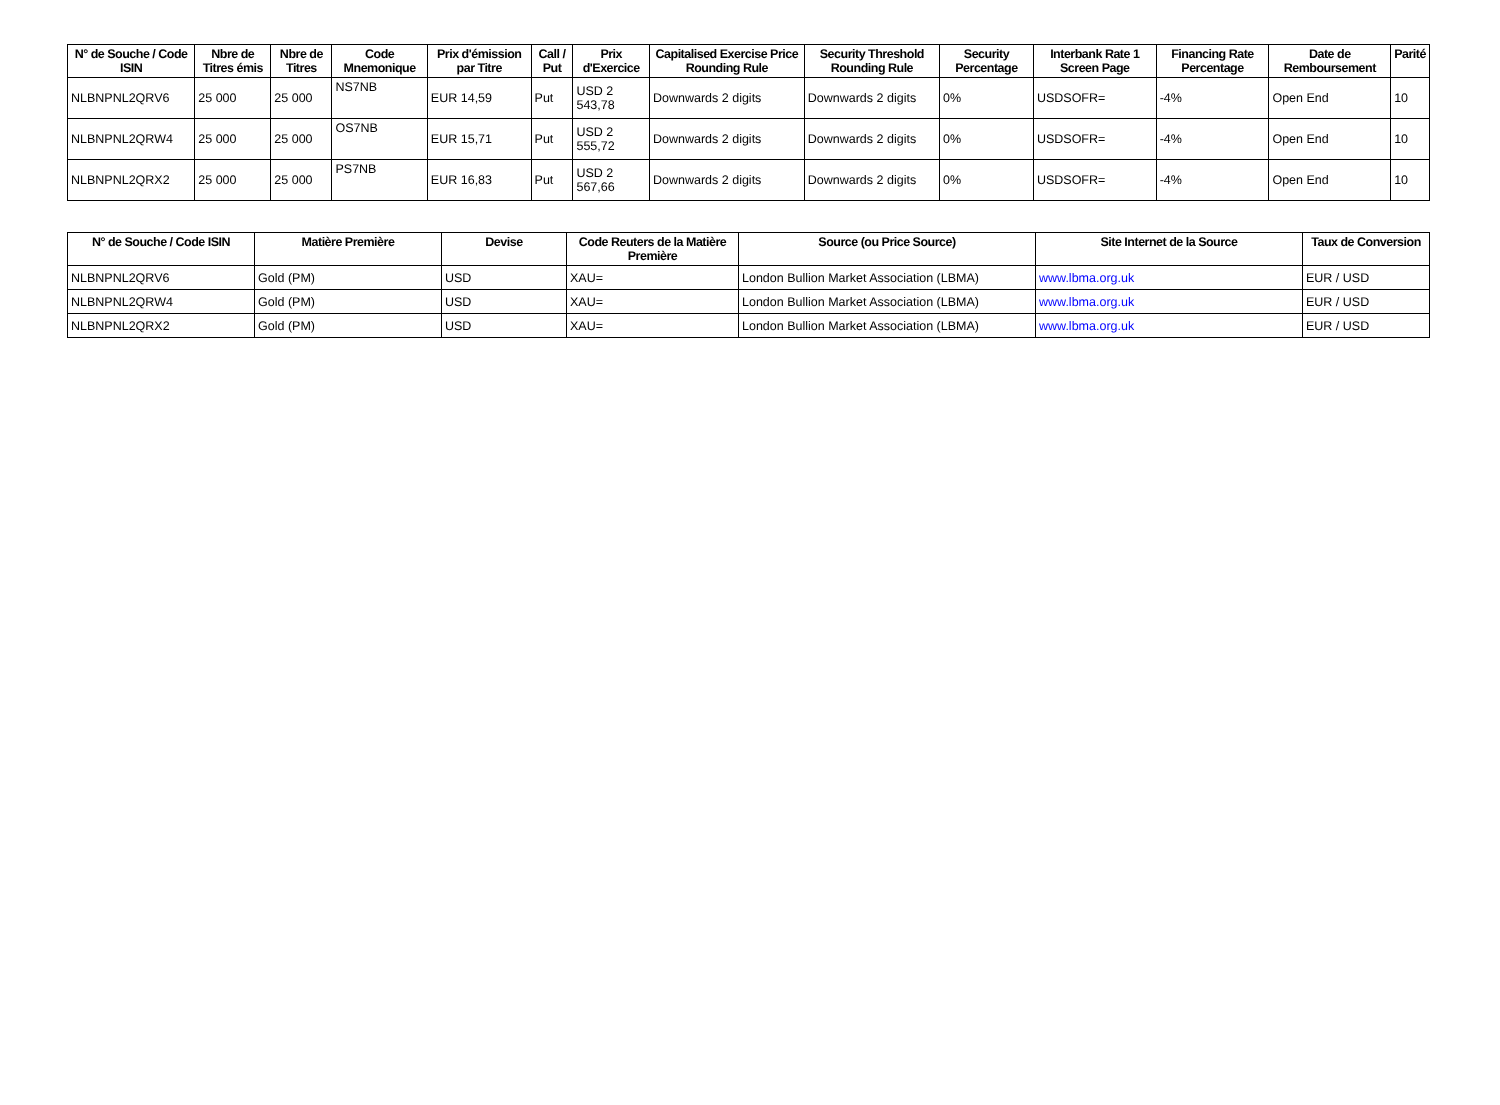| N° de Souche / Code ISIN | Nbre de Titres émis | Nbre de Titres | Code Mnemonique | Prix d'émission par Titre | Call / Put | Prix d'Exercice | Capitalised Exercise Price Rounding Rule | Security Threshold Rounding Rule | Security Percentage | Interbank Rate 1 Screen Page | Financing Rate Percentage | Date de Remboursement | Parité |
| --- | --- | --- | --- | --- | --- | --- | --- | --- | --- | --- | --- | --- | --- |
| NLBNPNL2QRV6 | 25 000 | 25 000 | NS7NB | EUR 14,59 | Put | USD 2 543,78 | Downwards 2 digits | Downwards 2 digits | 0% | USDSOFR= | -4% | Open End | 10 |
| NLBNPNL2QRW4 | 25 000 | 25 000 | OS7NB | EUR 15,71 | Put | USD 2 555,72 | Downwards 2 digits | Downwards 2 digits | 0% | USDSOFR= | -4% | Open End | 10 |
| NLBNPNL2QRX2 | 25 000 | 25 000 | PS7NB | EUR 16,83 | Put | USD 2 567,66 | Downwards 2 digits | Downwards 2 digits | 0% | USDSOFR= | -4% | Open End | 10 |
| N° de Souche / Code ISIN | Matière Première | Devise | Code Reuters de la Matière Première | Source (ou Price Source) | Site Internet de la Source | Taux de Conversion |
| --- | --- | --- | --- | --- | --- | --- |
| NLBNPNL2QRV6 | Gold (PM) | USD | XAU= | London Bullion Market Association (LBMA) | www.lbma.org.uk | EUR / USD |
| NLBNPNL2QRW4 | Gold (PM) | USD | XAU= | London Bullion Market Association (LBMA) | www.lbma.org.uk | EUR / USD |
| NLBNPNL2QRX2 | Gold (PM) | USD | XAU= | London Bullion Market Association (LBMA) | www.lbma.org.uk | EUR / USD |